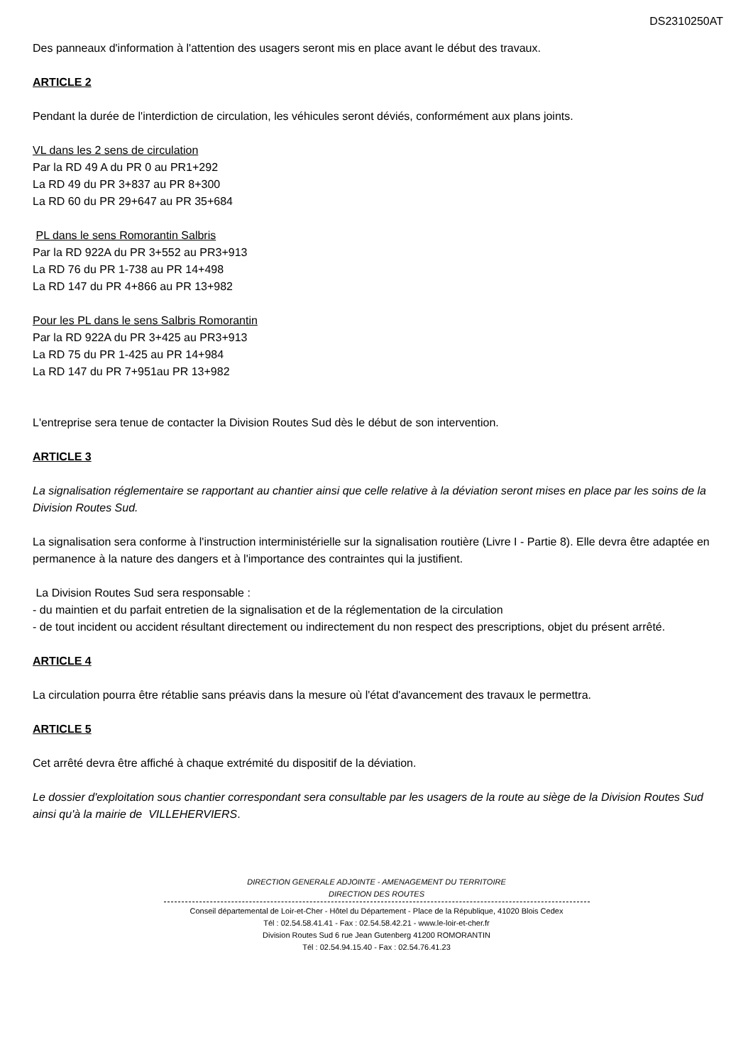DS2310250AT
Des panneaux d'information à l'attention des usagers seront mis en place avant le début des travaux.
ARTICLE 2
Pendant la durée de l'interdiction de circulation, les véhicules seront déviés, conformément aux plans joints.
VL dans les 2 sens de circulation
Par la RD 49 A du PR 0 au PR1+292
La RD 49 du PR 3+837 au PR 8+300
La RD 60 du PR 29+647 au PR 35+684
PL dans le sens Romorantin Salbris
Par la RD 922A du PR 3+552 au PR3+913
La RD 76 du PR 1-738 au PR 14+498
La RD 147 du PR 4+866 au PR 13+982
Pour les PL dans le sens Salbris Romorantin
Par la RD 922A du PR 3+425 au PR3+913
La RD 75 du PR 1-425 au PR 14+984
La RD 147 du PR 7+951au PR 13+982
L'entreprise sera tenue de contacter la Division Routes Sud dès le début de son intervention.
ARTICLE 3
La signalisation réglementaire se rapportant au chantier ainsi que celle relative à la déviation seront mises en place par les soins de la Division Routes Sud.
La signalisation sera conforme à l'instruction interministérielle sur la signalisation routière (Livre I - Partie 8). Elle devra être adaptée en permanence à la nature des dangers et à l'importance des contraintes qui la justifient.
La Division Routes Sud sera responsable :
- du maintien et du parfait entretien de la signalisation et de la réglementation de la circulation
- de tout incident ou accident résultant directement ou indirectement du non respect des prescriptions, objet du présent arrêté.
ARTICLE 4
La circulation pourra être rétablie sans préavis dans la mesure où l'état d'avancement des travaux le permettra.
ARTICLE 5
Cet arrêté devra être affiché à chaque extrémité du dispositif de la déviation.
Le dossier d'exploitation sous chantier correspondant sera consultable par les usagers de la route au siège de la Division Routes Sud ainsi qu'à la mairie de VILLEHERVIERS.
DIRECTION GENERALE ADJOINTE - AMENAGEMENT DU TERRITOIRE
DIRECTION DES ROUTES
Conseil départemental de Loir-et-Cher - Hôtel du Département - Place de la République, 41020 Blois Cedex
Tél : 02.54.58.41.41 - Fax : 02.54.58.42.21 - www.le-loir-et-cher.fr
Division Routes Sud 6 rue Jean Gutenberg 41200 ROMORANTIN
Tél : 02.54.94.15.40 - Fax : 02.54.76.41.23